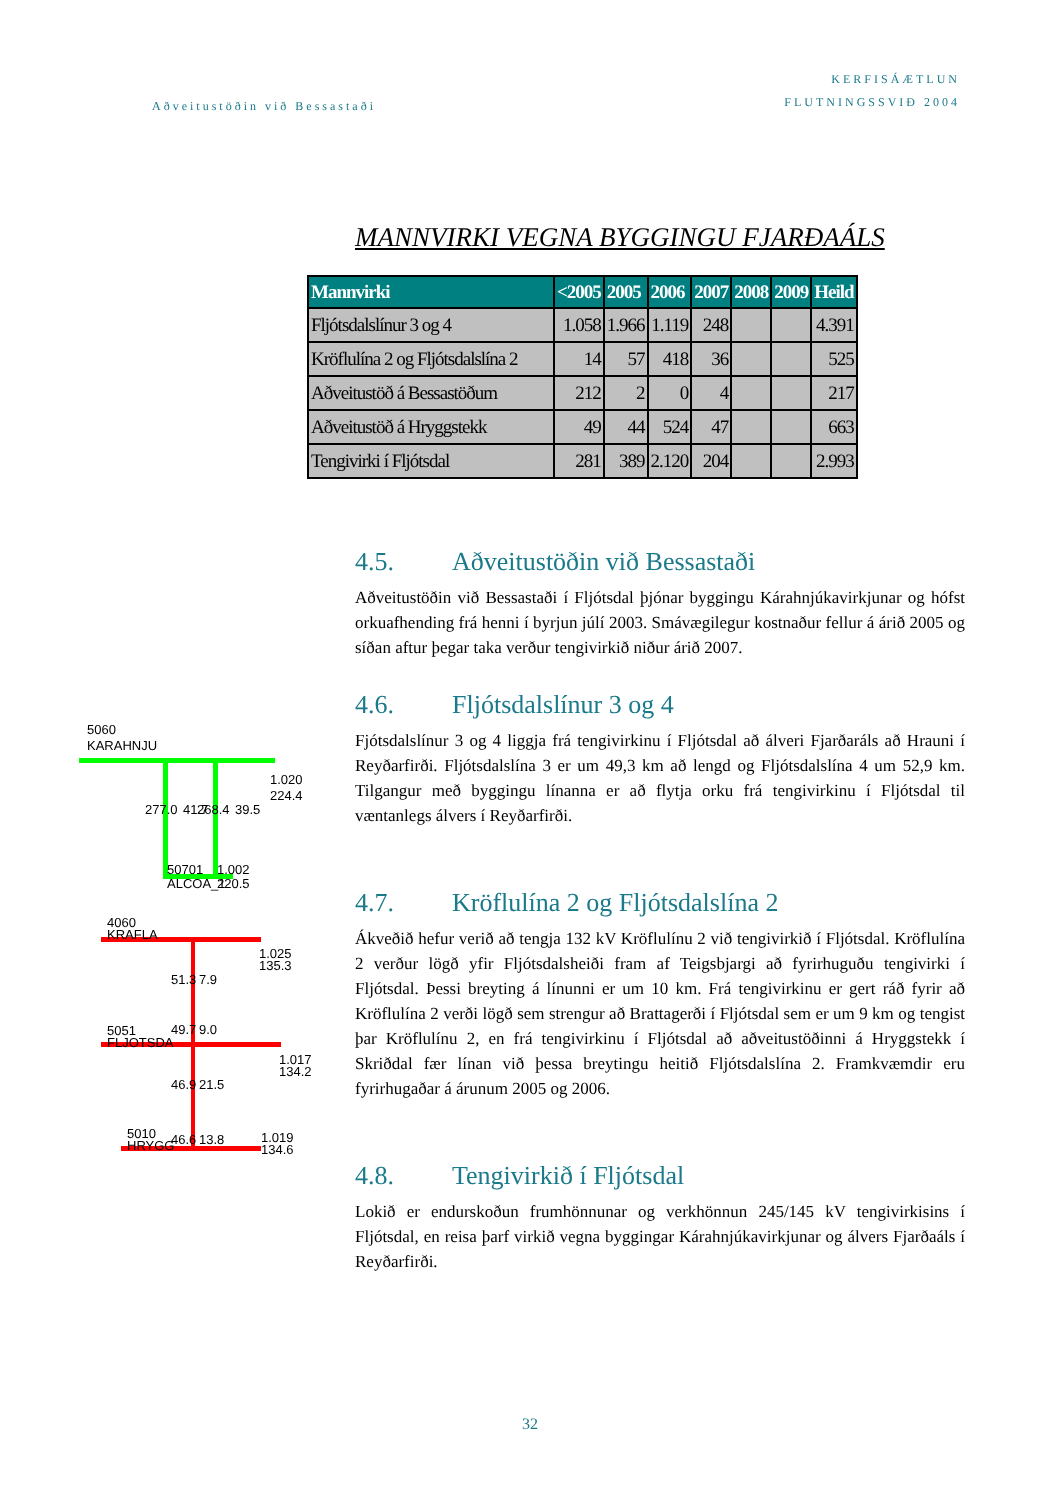Aðveitustöðin við Bessastaði
KERFISÁÆTLUN
FLUTNINGSSVIÐ 2004
MANNVIRKI VEGNA BYGGINGU FJARÐAÁLS
| Mannvirki | <2005 | 2005 | 2006 | 2007 | 2008 | 2009 | Heild |
| --- | --- | --- | --- | --- | --- | --- | --- |
| Fljótsdalslínur 3 og 4 | 1.058 | 1.966 | 1.119 | 248 | | | 4.391 |
| Kröflulína 2 og Fljótsdalslína 2 | 14 | 57 | 418 | 36 | | | 525 |
| Aðveitustöð á Bessastöðum | 212 | 2 | 0 | 4 | | | 217 |
| Aðveitustöð á Hryggstekk | 49 | 44 | 524 | 47 | | | 663 |
| Tengivirki í Fljótsdal | 281 | 389 | 2.120 | 204 | | | 2.993 |
5060
KARAHNJU
1.020
224.4
277.0
41.7
268.4
39.5
50701
ALCOA_1
1.002
220.5
4060
KRAFLA
1.025
135.3
5051
FLJOTSDA
1.017
134.2
5010
HRYGG
1.019
134.6
51.3
7.9
49.7
9.0
46.9
21.5
46.6
13.8
4.5. Aðveitustöðin við Bessastaði
Aðveitustöðin við Bessastaði í Fljótsdal þjónar byggingu Kárahnjúkavirkjunar og hófst orkuafhending frá henni í byrjun júlí 2003. Smávægilegur kostnaður fellur á árið 2005 og síðan aftur þegar taka verður tengivirkið niður árið 2007.
4.6. Fljótsdalslínur 3 og 4
Fjótsdalslínur 3 og 4 liggja frá tengivirkinu í Fljótsdal að álveri Fjarðaráls að Hrauni í Reyðarfirði. Fljótsdalslína 3 er um 49,3 km að lengd og Fljótsdalslína 4 um 52,9 km. Tilgangur með byggingu línanna er að flytja orku frá tengivirkinu í Fljótsdal til væntanlegs álvers í Reyðarfirði.
4.7. Kröflulína 2 og Fljótsdalslína 2
Ákveðið hefur verið að tengja 132 kV Kröflulínu 2 við tengivirkið í Fljótsdal. Kröflulína 2 verður lögð yfir Fljótsdalsheiði fram af Teigsbjargi að fyrirhuguðu tengivirki í Fljótsdal. Þessi breyting á línunni er um 10 km. Frá tengivirkinu er gert ráð fyrir að Kröflulína 2 verði lögð sem strengur að Brattagerði í Fljótsdal sem er um 9 km og tengist þar Kröflulínu 2, en frá tengivirkinu í Fljótsdal að aðveitustöðinni á Hryggstekk í Skriðdal fær línan við þessa breytingu heitið Fljótsdalslína 2. Framkvæmdir eru fyrirhugaðar á árunum 2005 og 2006.
4.8. Tengivirkið í Fljótsdal
Lokið er endurskoðun frumhönnunar og verkhönnun 245/145 kV tengivirkisins í Fljótsdal, en reisa þarf virkið vegna byggingar Kárahnjúkavirkjunar og álvers Fjarðaáls í Reyðarfirði.
32